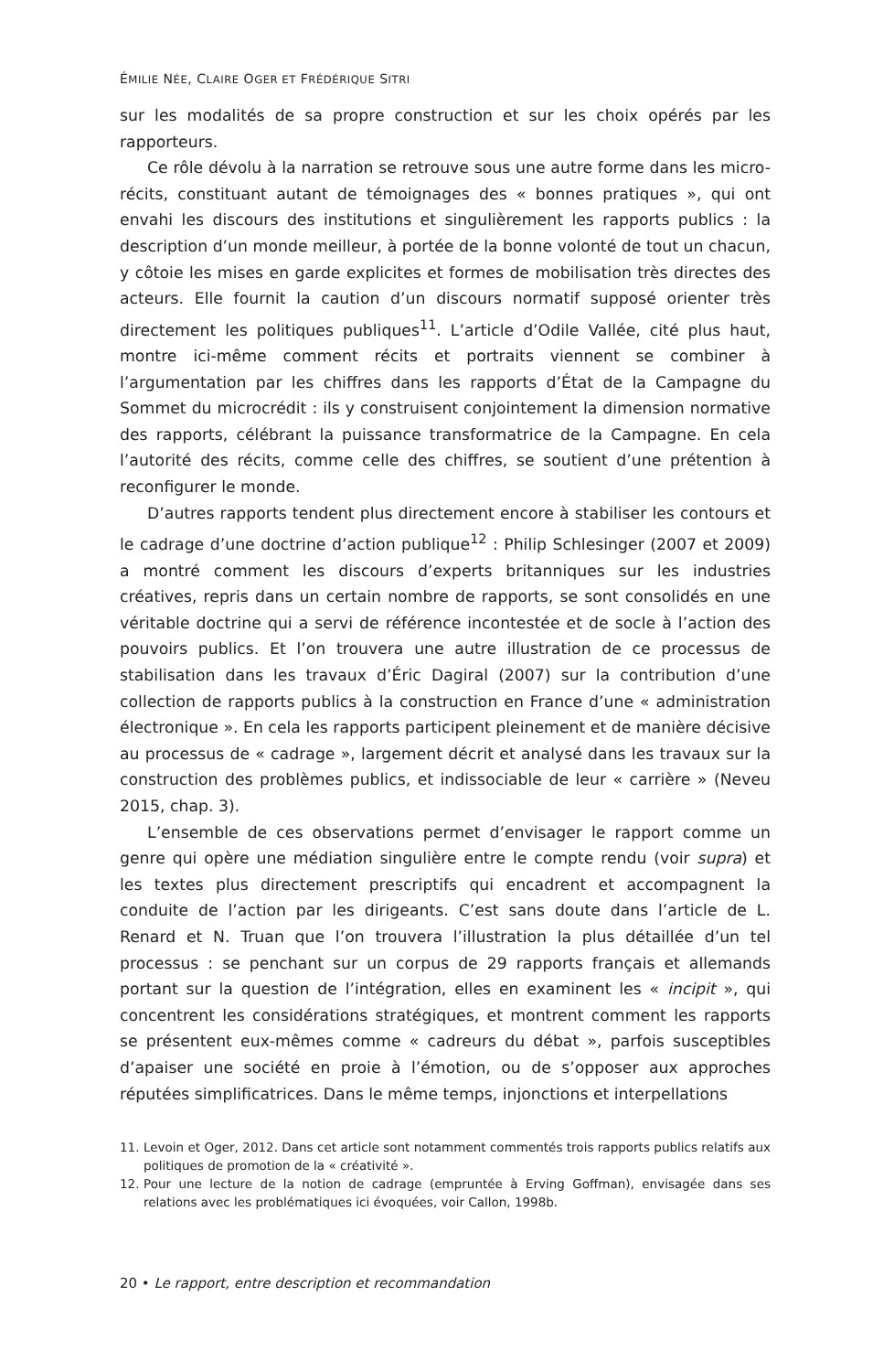ÉMILIE NÉE, CLAIRE OGER ET FRÉDÉRIQUE SITRI
sur les modalités de sa propre construction et sur les choix opérés par les rapporteurs.
Ce rôle dévolu à la narration se retrouve sous une autre forme dans les micro-récits, constituant autant de témoignages des « bonnes pratiques », qui ont envahi les discours des institutions et singulièrement les rapports publics : la description d’un monde meilleur, à portée de la bonne volonté de tout un chacun, y côtoie les mises en garde explicites et formes de mobilisation très directes des acteurs. Elle fournit la caution d’un discours normatif supposé orienter très directement les politiques publiques<sup>11</sup>. L’article d’Odile Vallée, cité plus haut, montre ici-même comment récits et portraits viennent se combiner à l’argumentation par les chiffres dans les rapports d’État de la Campagne du Sommet du microcrédit : ils y construisent conjointement la dimension normative des rapports, célébrant la puissance transformatrice de la Campagne. En cela l’autorité des récits, comme celle des chiffres, se soutient d’une prétention à reconfigurer le monde.
D’autres rapports tendent plus directement encore à stabiliser les contours et le cadrage d’une doctrine d’action publique<sup>12</sup> : Philip Schlesinger (2007 et 2009) a montré comment les discours d’experts britanniques sur les industries créatives, repris dans un certain nombre de rapports, se sont consolidés en une véritable doctrine qui a servi de référence incontestée et de socle à l’action des pouvoirs publics. Et l’on trouvera une autre illustration de ce processus de stabilisation dans les travaux d’Éric Dagiral (2007) sur la contribution d’une collection de rapports publics à la construction en France d’une « administration électronique ». En cela les rapports participent pleinement et de manière décisive au processus de « cadrage », largement décrit et analysé dans les travaux sur la construction des problèmes publics, et indissociable de leur « carrière » (Neveu 2015, chap. 3).
L’ensemble de ces observations permet d’envisager le rapport comme un genre qui opère une médiation singulière entre le compte rendu (voir supra) et les textes plus directement prescriptifs qui encadrent et accompagnent la conduite de l’action par les dirigeants. C’est sans doute dans l’article de L. Renard et N. Truan que l’on trouvera l’illustration la plus détaillée d’un tel processus : se penchant sur un corpus de 29 rapports français et allemands portant sur la question de l’intégration, elles en examinent les « incipit », qui concentrent les considérations stratégiques, et montrent comment les rapports se présentent eux-mêmes comme « cadreurs du débat », parfois susceptibles d’apaiser une société en proie à l’émotion, ou de s’opposer aux approches réputées simplificatrices. Dans le même temps, injonctions et interpellations
11. Levoin et Oger, 2012. Dans cet article sont notamment commentés trois rapports publics relatifs aux politiques de promotion de la « créativité ».
12. Pour une lecture de la notion de cadrage (empruntée à Erving Goffman), envisagée dans ses relations avec les problématiques ici évoquées, voir Callon, 1998b.
20 • Le rapport, entre description et recommandation